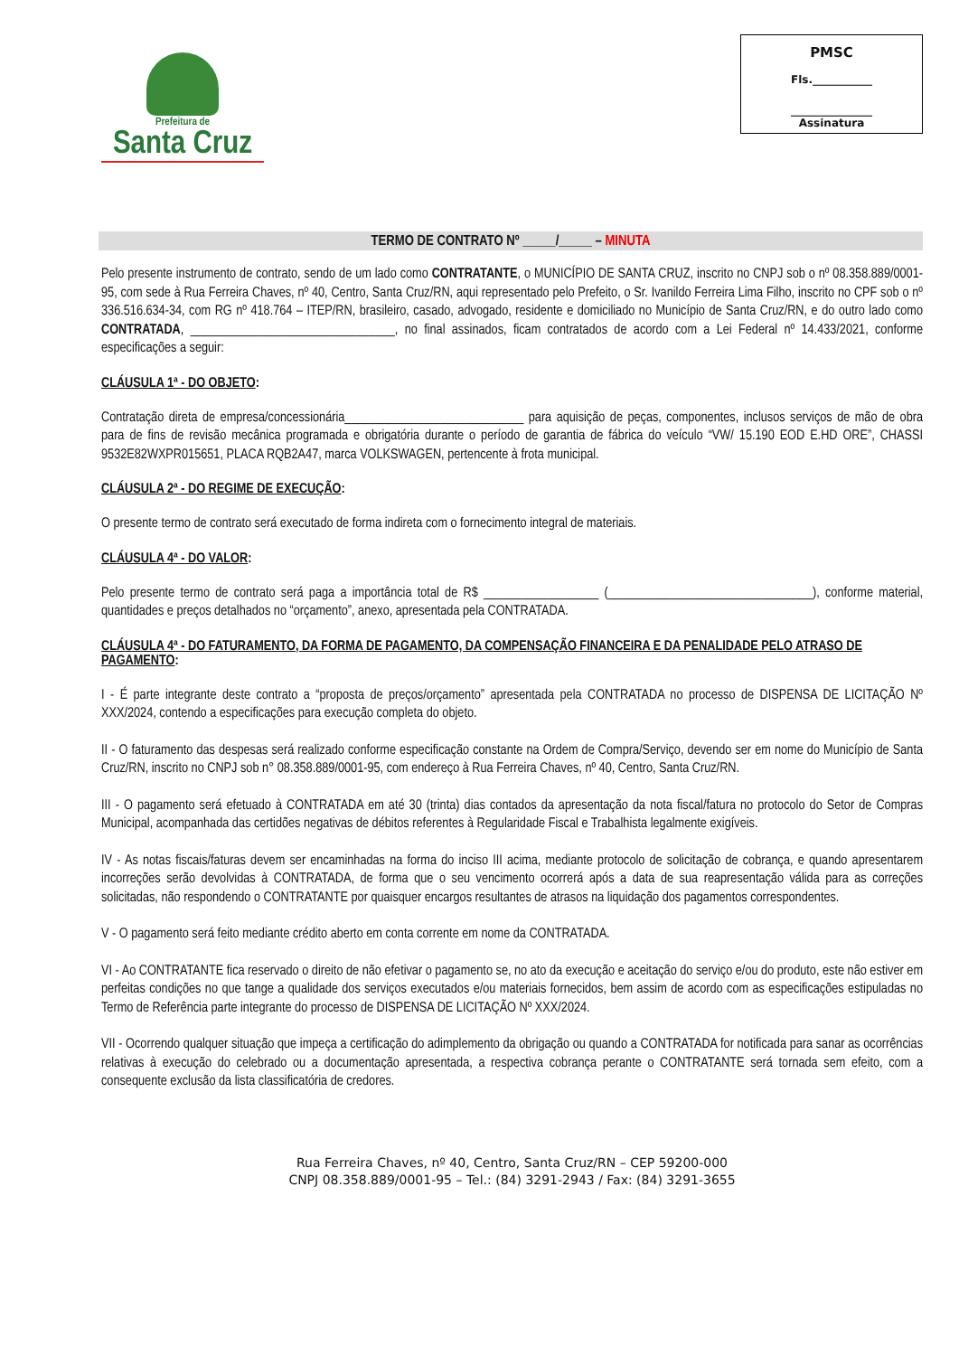Prefeitura de
Santa Cruz
PMSC
Fls.___________
_______________
Assinatura
TERMO DE CONTRATO Nº _____/_____ – MINUTA
Pelo presente instrumento de contrato, sendo de um lado como CONTRATANTE, o MUNICÍPIO DE SANTA CRUZ, inscrito no CNPJ sob o nº 08.358.889/0001-95, com sede à Rua Ferreira Chaves, nº 40, Centro, Santa Cruz/RN, aqui representado pelo Prefeito, o Sr. Ivanildo Ferreira Lima Filho, inscrito no CPF sob o nº 336.516.634-34, com RG nº 418.764 – ITEP/RN, brasileiro, casado, advogado, residente e domiciliado no Município de Santa Cruz/RN, e do outro lado como CONTRATADA, ________________________________, no final assinados, ficam contratados de acordo com a Lei Federal nº 14.433/2021, conforme especificações a seguir:
CLÁUSULA 1ª - DO OBJETO:
Contratação direta de empresa/concessionária____________________________ para aquisição de peças, componentes, inclusos serviços de mão de obra para de fins de revisão mecânica programada e obrigatória durante o período de garantia de fábrica do veículo “VW/ 15.190 EOD E.HD ORE”, CHASSI 9532E82WXPR015651, PLACA RQB2A47, marca VOLKSWAGEN, pertencente à frota municipal.
CLÁUSULA 2ª - DO REGIME DE EXECUÇÃO:
O presente termo de contrato será executado de forma indireta com o fornecimento integral de materiais.
CLÁUSULA 4ª - DO VALOR:
Pelo presente termo de contrato será paga a importância total de R$ __________________ (________________________________), conforme material, quantidades e preços detalhados no “orçamento”, anexo, apresentada pela CONTRATADA.
CLÁUSULA 4ª - DO FATURAMENTO, DA FORMA DE PAGAMENTO, DA COMPENSAÇÃO FINANCEIRA E DA PENALIDADE PELO ATRASO DE PAGAMENTO:
I - É parte integrante deste contrato a “proposta de preços/orçamento” apresentada pela CONTRATADA no processo de DISPENSA DE LICITAÇÃO Nº XXX/2024, contendo a especificações para execução completa do objeto.
II - O faturamento das despesas será realizado conforme especificação constante na Ordem de Compra/Serviço, devendo ser em nome do Município de Santa Cruz/RN, inscrito no CNPJ sob n° 08.358.889/0001-95, com endereço à Rua Ferreira Chaves, nº 40, Centro, Santa Cruz/RN.
III - O pagamento será efetuado à CONTRATADA em até 30 (trinta) dias contados da apresentação da nota fiscal/fatura no protocolo do Setor de Compras Municipal, acompanhada das certidões negativas de débitos referentes à Regularidade Fiscal e Trabalhista legalmente exigíveis.
IV - As notas fiscais/faturas devem ser encaminhadas na forma do inciso III acima, mediante protocolo de solicitação de cobrança, e quando apresentarem incorreções serão devolvidas à CONTRATADA, de forma que o seu vencimento ocorrerá após a data de sua reapresentação válida para as correções solicitadas, não respondendo o CONTRATANTE por quaisquer encargos resultantes de atrasos na liquidação dos pagamentos correspondentes.
V - O pagamento será feito mediante crédito aberto em conta corrente em nome da CONTRATADA.
VI - Ao CONTRATANTE fica reservado o direito de não efetivar o pagamento se, no ato da execução e aceitação do serviço e/ou do produto, este não estiver em perfeitas condições no que tange a qualidade dos serviços executados e/ou materiais fornecidos, bem assim de acordo com as especificações estipuladas no Termo de Referência parte integrante do processo de DISPENSA DE LICITAÇÃO Nº XXX/2024.
VII - Ocorrendo qualquer situação que impeça a certificação do adimplemento da obrigação ou quando a CONTRATADA for notificada para sanar as ocorrências relativas à execução do celebrado ou a documentação apresentada, a respectiva cobrança perante o CONTRATANTE será tornada sem efeito, com a consequente exclusão da lista classificatória de credores.
Rua Ferreira Chaves, nº 40, Centro, Santa Cruz/RN – CEP 59200-000
CNPJ 08.358.889/0001-95 – Tel.: (84) 3291-2943 / Fax: (84) 3291-3655